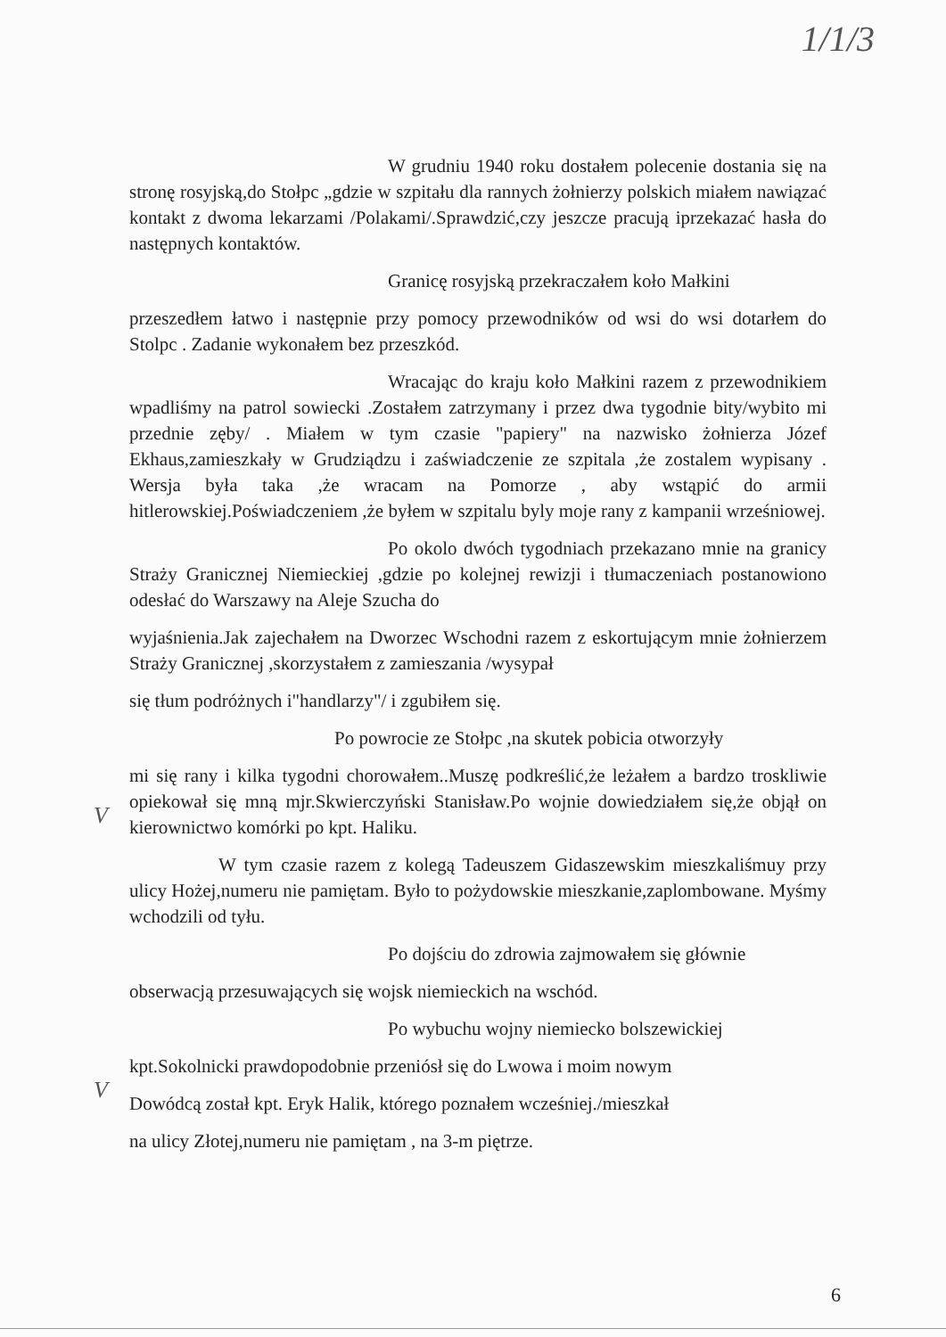1/1/3
W grudniu 1940 roku dostałem polecenie dostania się na stronę rosyjską,do Stołpc „gdzie w szpitału dla rannych żołnierzy polskich miałem nawiązać kontakt z dwoma lekarzami /Polakami/.Sprawdzić,czy jeszcze pracują iprzekazać hasła do następnych kontaktów.
Granicę rosyjską przekraczałem koło Małkini
przeszedłem łatwo i następnie przy pomocy przewodników od wsi do wsi dotarłem do Stolpc . Zadanie wykonałem bez przeszkód.
Wracając do kraju koło Małkini razem z przewodnikiem wpadliśmy na patrol sowiecki .Zostałem zatrzymany i przez dwa tygodnie bity/wybito mi przednie zęby/ . Miałem w tym czasie "papiery" na nazwisko żołnierza Józef Ekhaus,zamieszkały w Grudziądzu i zaświadczenie ze szpitala ,że zostalem wypisany . Wersja była taka ,że wracam na Pomorze , aby wstąpić do armii hitlerowskiej.Poświadczeniem ,że byłem w szpitalu byly moje rany z kampanii wrześniowej.
Po okolo dwóch tygodniach przekazano mnie na granicy Straży Granicznej Niemieckiej ,gdzie po kolejnej rewizji i tłumaczeniach postanowiono odesłać do Warszawy na Aleje Szucha do
wyjaśnienia.Jak zajechałem na Dworzec Wschodni razem z eskortującym mnie żołnierzem Straży Granicznej ,skorzystałem z zamieszania /wysypał
się tłum podróżnych i"handlarzy"/ i zgubiłem się.
Po powrocie ze Stołpc ,na skutek pobicia otworzyły
mi się rany i kilka tygodni chorowałem..Muszę podkreślić,że leżałem a bardzo troskliwie opiekował się mną mjr.Skwierczyński Stanisław.Po wojnie dowiedziałem się,że objął on kierownictwo komórki po kpt. Haliku.
W tym czasie razem z kolegą Tadeuszem Gidaszewskim mieszkaliśmuy przy ulicy Hożej,numeru nie pamiętam. Było to pożydowskie mieszkanie,zaplombowane. Myśmy wchodzili od tyłu.
Po dojściu do zdrowia zajmowałem się głównie
obserwacją przesuwających się wojsk niemieckich na wschód.
Po wybuchu wojny niemiecko bolszewickiej
kpt.Sokolnicki prawdopodobnie przeniósł się do Lwowa i moim nowym
Dowódcą został kpt. Eryk Halik, którego poznałem wcześniej./mieszkał
na ulicy Złotej,numeru nie pamiętam , na 3-m piętrze.
V
V
6